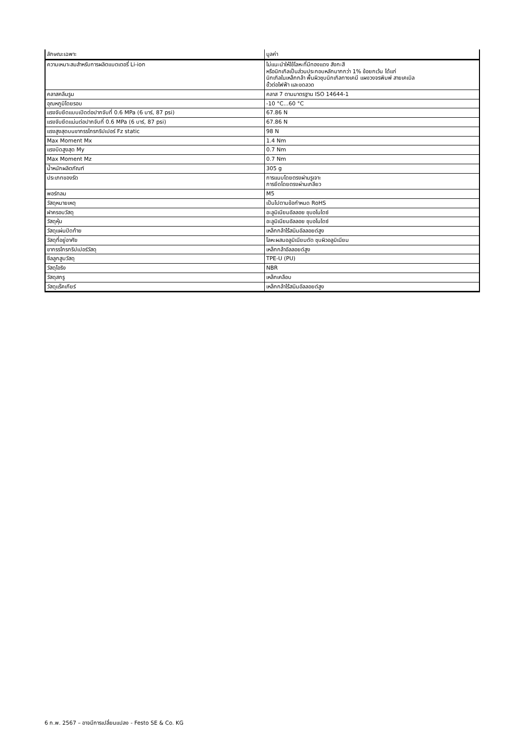| ลักษณะเฉพาะ | มูลค่า |
| --- | --- |
| ความเหมาะสมสำหรับการผลิตแบตเตอรี่ Li-ion | ไม่แนะนำให้ใช้โลหะที่มีทองแดง สังกะสี หรือนิกเกิลเป็นส่วนประกอบหลักมากกว่า 1% ข้อยกเว้น ได้แก่ นิกเกิลในเหล็กกล้า พื้นผิวชุบนิกเกิลทางเคมี แผงวงจรพิมพ์ สายเคเบิล ขั้วต่อไฟฟ้า และขดลวด |
| คลาสคลีนรูม | คลาส 7 ตามมาตรฐาน ISO 14644-1 |
| อุณหภูมิโดยรอบ | -10 °C...60 °C |
| แรงจับยึดแบบเปิดต่อปากจับที่ 0.6 MPa (6 บาร์, 87 psi) | 67.86 N |
| แรงจับยึดแน่นต่อปากจับที่ 0.6 MPa (6 บาร์, 87 psi) | 67.86 N |
| แรงสูงสุดบนขากรรไกรกริปเปอร์ Fz static | 98 N |
| Max Moment Mx | 1.4 Nm |
| แรงบิดสูงสุด My | 0.7 Nm |
| Max Moment Mz | 0.7 Nm |
| น้ำหนักผลิตภัณฑ์ | 305 g |
| ประเภทของรัด | การแนบโดยตรงผ่านรูเจาะ การยึดโดยตรงผ่านเกลียว |
| พอร์ทลม | M5 |
| วัสดุหมายเหตุ | เป็นไปตามข้อกำหนด RoHS |
| ฝาครอบวัสดุ | อะลูมิเนียมอัลลอย ชุบอโนไดซ์ |
| วัสดุหุ้ม | อะลูมิเนียมอัลลอย ชุบอโนไดซ์ |
| วัสดุแผ่นปิดท้าย | เหล็กกล้าไร้สนิมอัลลอยด์สูง |
| วัสดุที่อยู่อาศัย | โลหะผสมอลูมิเนียมดัด ชุบผิวอลูมิเนียม |
| ขากรรไกรกริปเปอร์วัสดุ | เหล็กกล้าอัลลอยด์สูง |
| ซีลลูกสูบวัสดุ | TPE-U (PU) |
| วัสดุโอริง | NBR |
| วัสดุสกรู | เหล็กเคลือบ |
| วัสดุแร็คเกียร์ | เหล็กกล้าไร้สนิมอัลลอยด์สูง |
6 ก.พ. 2567 – อาจมีการเปลี่ยนแปลง - Festo SE & Co. KG